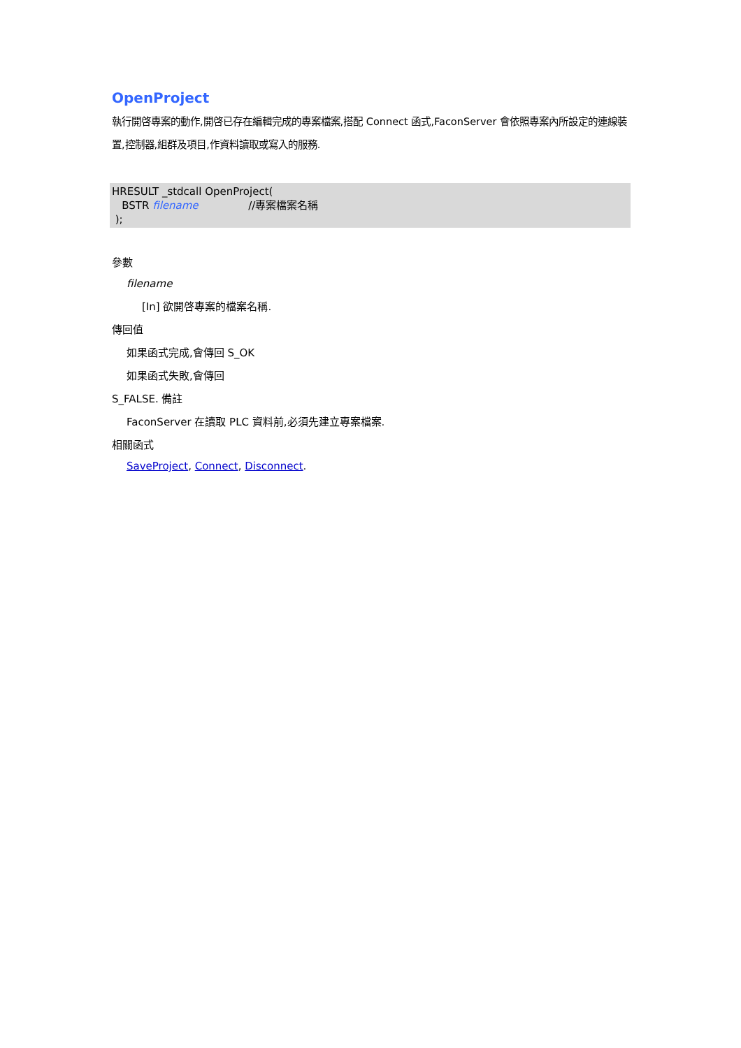OpenProject
執行開啓專案的動作,開啓已存在編輯完成的專案檔案,搭配 Connect 函式,FaconServer 會依照專案內所設定的連線裝置,控制器,組群及項目,作資料讀取或寫入的服務.
HRESULT _stdcall OpenProject(
BSTR filename //專案檔案名稱
);
參數
filename
[In] 欲開啓專案的檔案名稱.
傳回值
如果函式完成,會傳回 S_OK
如果函式失敗,會傳回
S_FALSE. 備註
FaconServer 在讀取 PLC 資料前,必須先建立專案檔案.
相關函式
SaveProject, Connect, Disconnect.